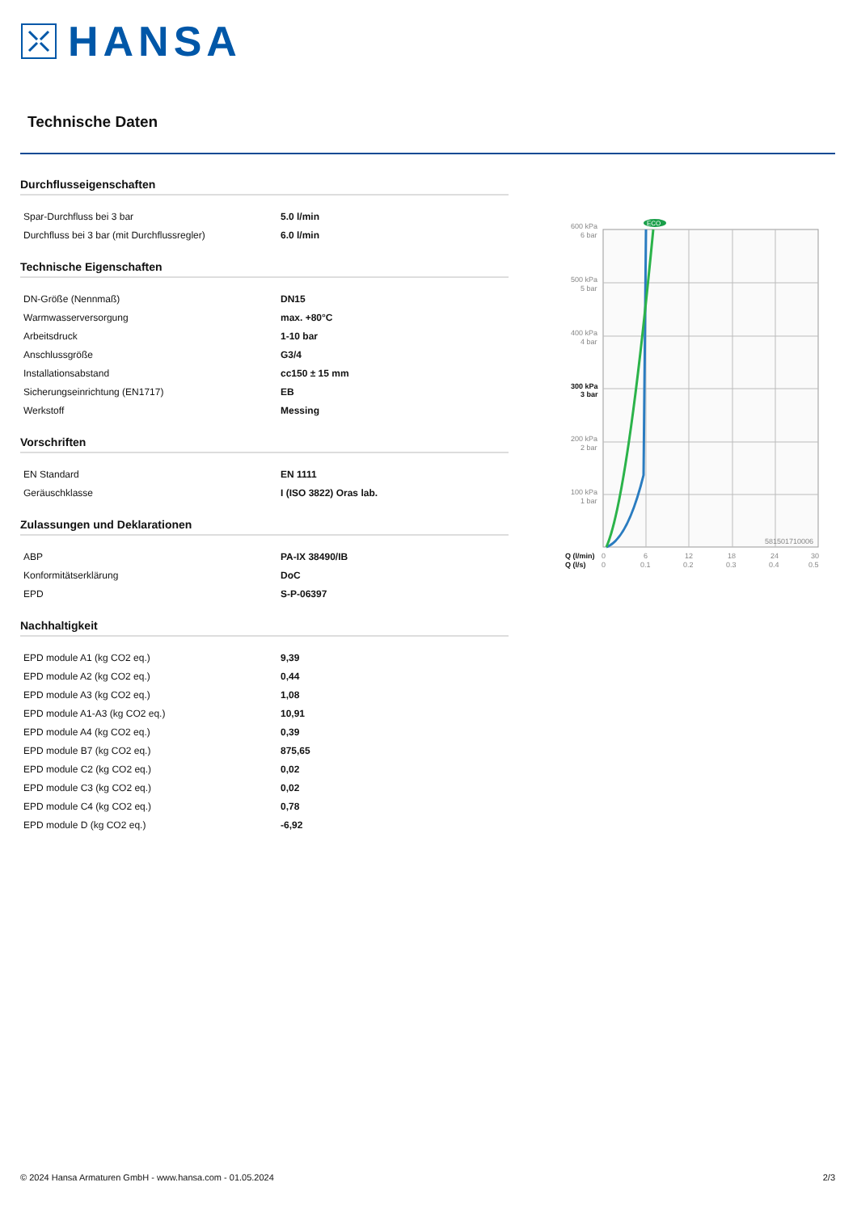HANSA
Technische Daten
Durchflusseigenschaften
| Spar-Durchfluss bei 3 bar | 5.0 l/min |
| Durchfluss bei 3 bar (mit Durchflussregler) | 6.0 l/min |
Technische Eigenschaften
| DN-Größe (Nennmaß) | DN15 |
| Warmwasserversorgung | max. +80°C |
| Arbeitsdruck | 1-10 bar |
| Anschlussgröße | G3/4 |
| Installationsabstand | cc150 ± 15 mm |
| Sicherungseinrichtung (EN1717) | EB |
| Werkstoff | Messing |
Vorschriften
| EN Standard | EN 1111 |
| Geräuschklasse | I (ISO 3822) Oras lab. |
Zulassungen und Deklarationen
| ABP | PA-IX 38490/IB |
| Konformitätserklärung | DoC |
| EPD | S-P-06397 |
Nachhaltigkeit
| EPD module A1 (kg CO2 eq.) | 9,39 |
| EPD module A2 (kg CO2 eq.) | 0,44 |
| EPD module A3 (kg CO2 eq.) | 1,08 |
| EPD module A1-A3 (kg CO2 eq.) | 10,91 |
| EPD module A4 (kg CO2 eq.) | 0,39 |
| EPD module B7 (kg CO2 eq.) | 875,65 |
| EPD module C2 (kg CO2 eq.) | 0,02 |
| EPD module C3 (kg CO2 eq.) | 0,02 |
| EPD module C4 (kg CO2 eq.) | 0,78 |
| EPD module D (kg CO2 eq.) | -6,92 |
ECO
600 kPa
6 bar
500 kPa
5 bar
400 kPa
4 bar
300 kPa
3 bar
200 kPa
2 bar
100 kPa
1 bar
581501710006
Q (l/min)
Q (l/s)
0
6
12
18
24
30
0
0.1
0.2
0.3
0.4
0.5
© 2024 Hansa Armaturen GmbH - www.hansa.com - 01.05.2024 2/3